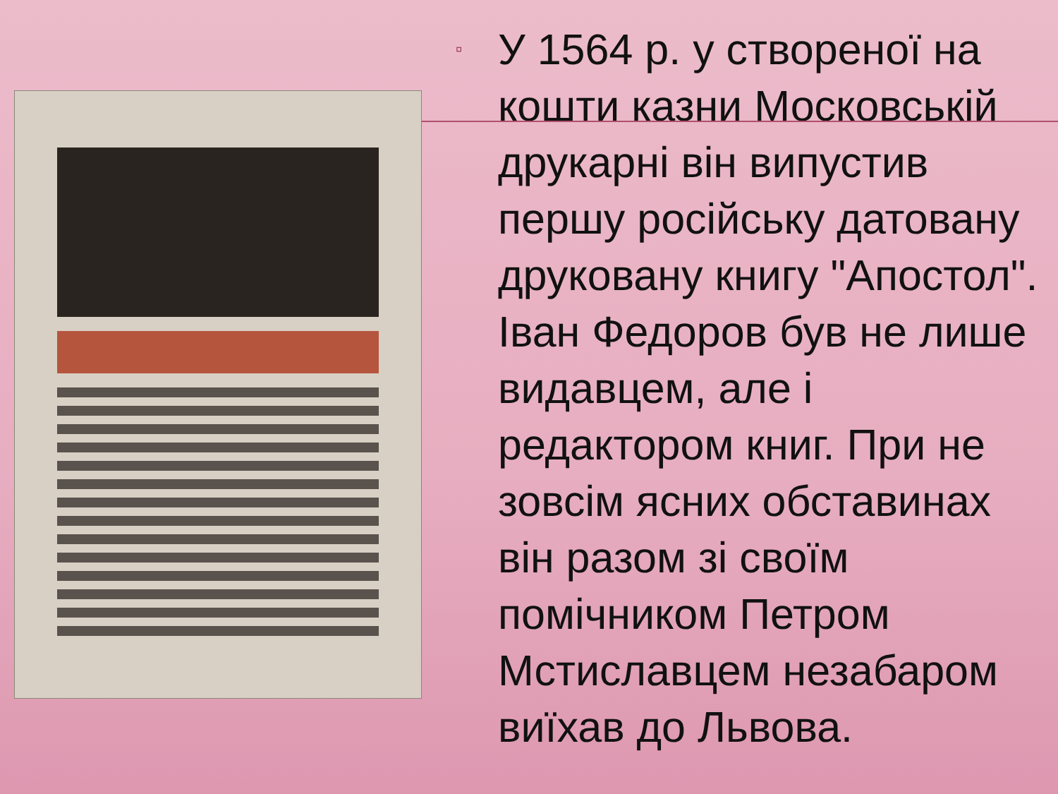▫
У 1564 р. у створеної на кошти казни Московській друкарні він випустив першу російську датовану друковану книгу "Апостол". Іван Федоров був не лише видавцем, але і редактором книг. При не зовсім ясних обставинах він разом зі своїм помічником Петром Мстиславцем незабаром виїхав до Львова.